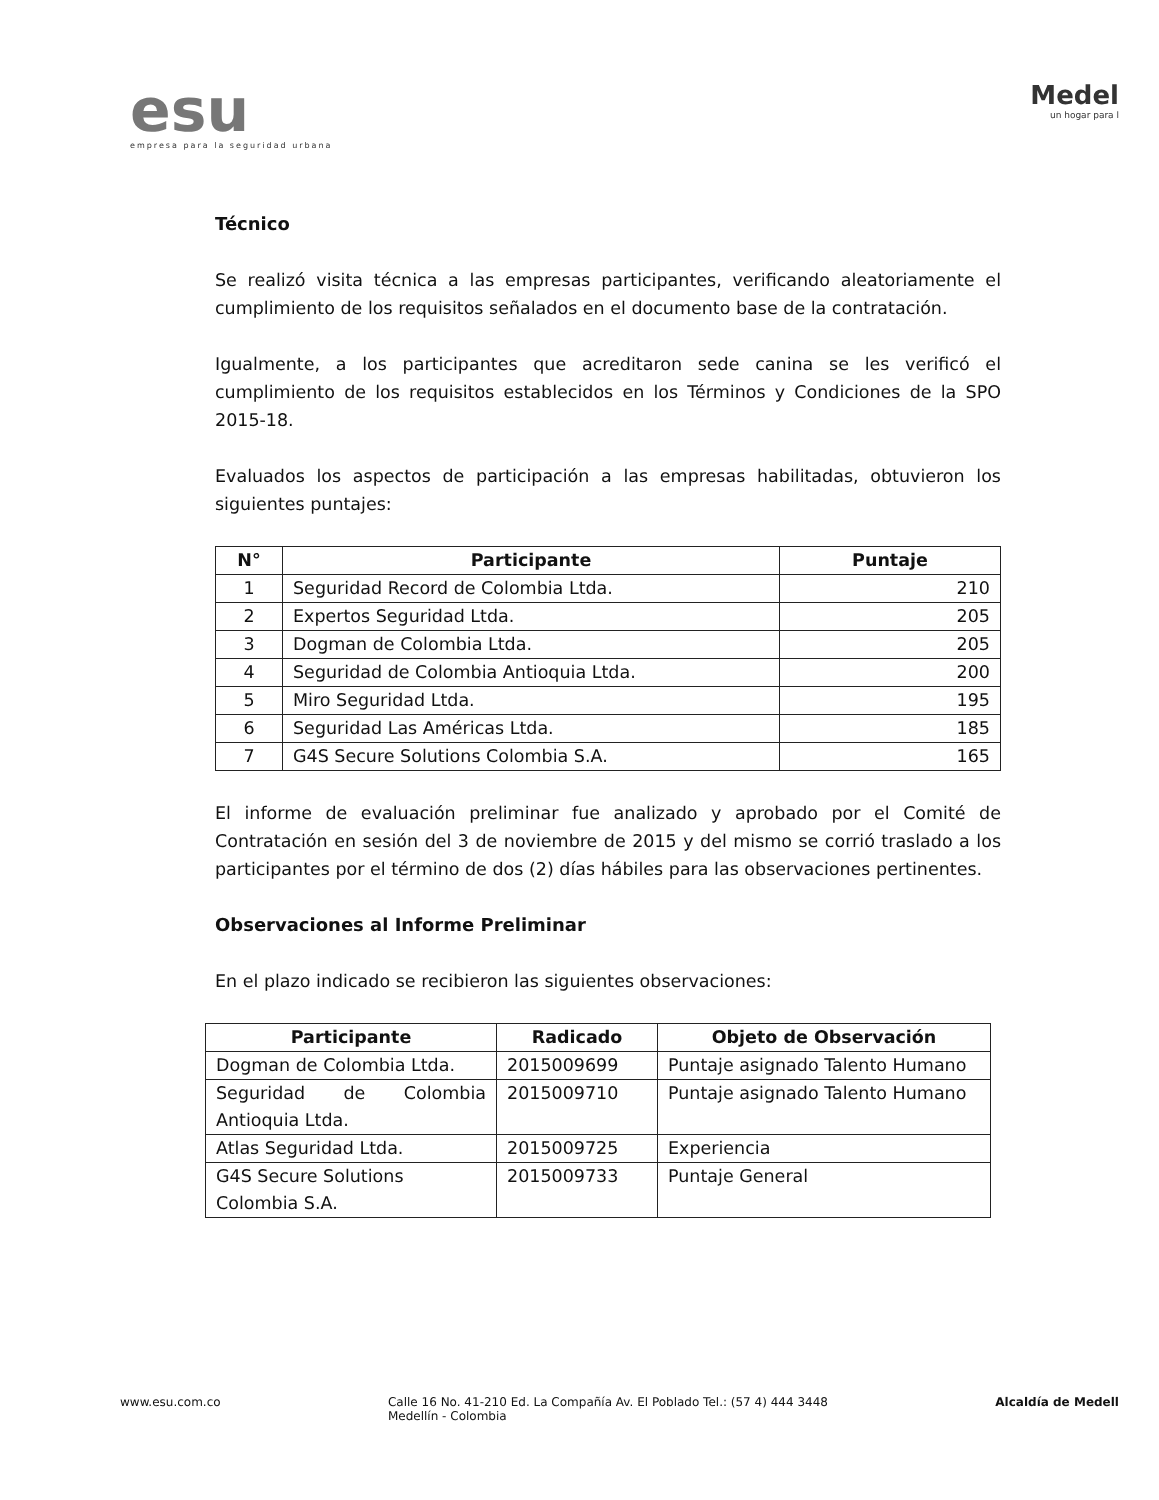esu
empresa para la seguridad urbana
Medel
un hogar para l
Técnico
Se realizó visita técnica a las empresas participantes, verificando aleatoriamente el cumplimiento de los requisitos señalados en el documento base de la contratación.
Igualmente, a los participantes que acreditaron sede canina se les verificó el cumplimiento de los requisitos establecidos en los Términos y Condiciones de la SPO 2015-18.
Evaluados los aspectos de participación a las empresas habilitadas, obtuvieron los siguientes puntajes:
| N° | Participante | Puntaje |
| --- | --- | --- |
| 1 | Seguridad Record de Colombia Ltda. | 210 |
| 2 | Expertos Seguridad Ltda. | 205 |
| 3 | Dogman de Colombia Ltda. | 205 |
| 4 | Seguridad de Colombia Antioquia Ltda. | 200 |
| 5 | Miro Seguridad Ltda. | 195 |
| 6 | Seguridad Las Américas Ltda. | 185 |
| 7 | G4S Secure Solutions Colombia S.A. | 165 |
El informe de evaluación preliminar fue analizado y aprobado por el Comité de Contratación en sesión del 3 de noviembre de 2015 y del mismo se corrió traslado a los participantes por el término de dos (2) días hábiles para las observaciones pertinentes.
Observaciones al Informe Preliminar
En el plazo indicado se recibieron las siguientes observaciones:
| Participante | Radicado | Objeto de Observación |
| --- | --- | --- |
| Dogman de Colombia Ltda. | 2015009699 | Puntaje asignado Talento Humano |
| Seguridad de Colombia Antioquia Ltda. | 2015009710 | Puntaje asignado Talento Humano |
| Atlas Seguridad Ltda. | 2015009725 | Experiencia |
| G4S Secure Solutions Colombia S.A. | 2015009733 | Puntaje General |
www.esu.com.co Calle 16 No. 41-210 Ed. La Compañía Av. El Poblado Tel.: (57 4) 444 3448
Medellín - Colombia
Alcaldía de Medell